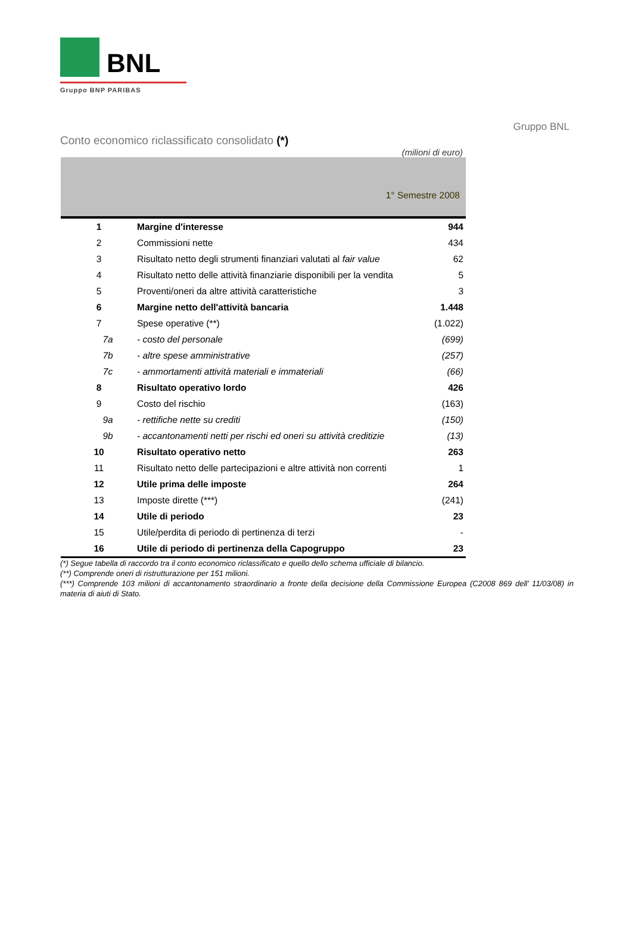BNL
Gruppo BNP PARIBAS
Gruppo BNL
Conto economico riclassificato consolidato (*)
(milioni di euro)
| 1° Semestre 2008 | | |
| --- | --- | --- |
| 1 | Margine d'interesse | 944 |
| 2 | Commissioni nette | 434 |
| 3 | Risultato netto degli strumenti finanziari valutati al fair value | 62 |
| 4 | Risultato netto delle attività finanziarie disponibili per la vendita | 5 |
| 5 | Proventi/oneri da altre attività caratteristiche | 3 |
| 6 | Margine netto dell'attività bancaria | 1.448 |
| 7 | Spese operative (**) | (1.022) |
| 7a | - costo del personale | (699) |
| 7b | - altre spese amministrative | (257) |
| 7c | - ammortamenti attività materiali e immateriali | (66) |
| 8 | Risultato operativo lordo | 426 |
| 9 | Costo del rischio | (163) |
| 9a | - rettifiche nette su crediti | (150) |
| 9b | - accantonamenti netti per rischi ed oneri su attività creditizie | (13) |
| 10 | Risultato operativo netto | 263 |
| 11 | Risultato netto delle partecipazioni e altre attività non correnti | 1 |
| 12 | Utile prima delle imposte | 264 |
| 13 | Imposte dirette (***) | (241) |
| 14 | Utile di periodo | 23 |
| 15 | Utile/perdita di periodo di pertinenza di terzi | - |
| 16 | Utile di periodo di pertinenza della Capogruppo | 23 |
(*) Segue tabella di raccordo tra il conto economico riclassificato e quello dello schema ufficiale di bilancio.
(**) Comprende oneri di ristrutturazione per 151 milioni.
(***) Comprende 103 milioni di accantonamento straordinario a fronte della decisione della Commissione Europea (C2008 869 dell’ 11/03/08) in materia di aiuti di Stato.